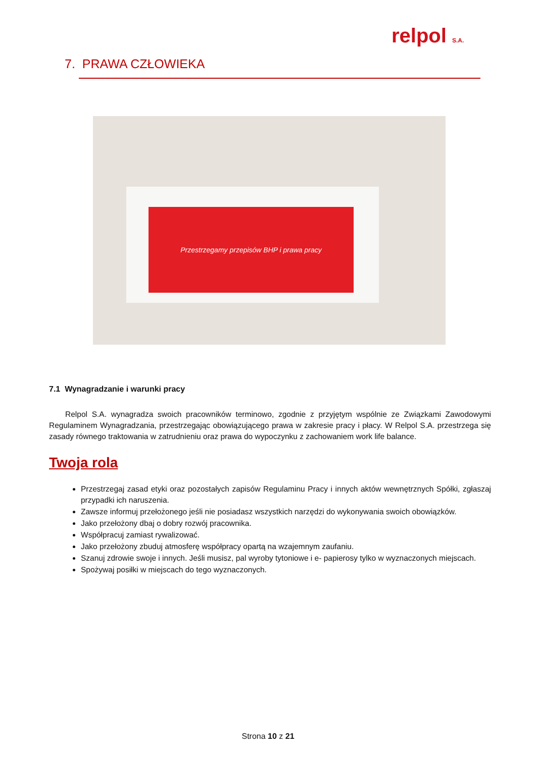relpol S.A.
7. PRAWA CZŁOWIEKA
Przestrzegamy przepisów BHP i prawa pracy
7.1 Wynagradzanie i warunki pracy
Relpol S.A. wynagradza swoich pracowników terminowo, zgodnie z przyjętym wspólnie ze Związkami Zawodowymi Regulaminem Wynagradzania, przestrzegając obowiązującego prawa w zakresie pracy i płacy. W Relpol S.A. przestrzega się zasady równego traktowania w zatrudnieniu oraz prawa do wypoczynku z zachowaniem work life balance.
Twoja rola
Przestrzegaj zasad etyki oraz pozostałych zapisów Regulaminu Pracy i innych aktów wewnętrznych Spółki, zgłaszaj przypadki ich naruszenia.
Zawsze informuj przełożonego jeśli nie posiadasz wszystkich narzędzi do wykonywania swoich obowiązków.
Jako przełożony dbaj o dobry rozwój pracownika.
Współpracuj zamiast rywalizować.
Jako przełożony zbuduj atmosferę współpracy opartą na wzajemnym zaufaniu.
Szanuj zdrowie swoje i innych. Jeśli musisz, pal wyroby tytoniowe i e- papierosy tylko w wyznaczonych miejscach.
Spożywaj posiłki w miejscach do tego wyznaczonych.
Strona 10 z 21